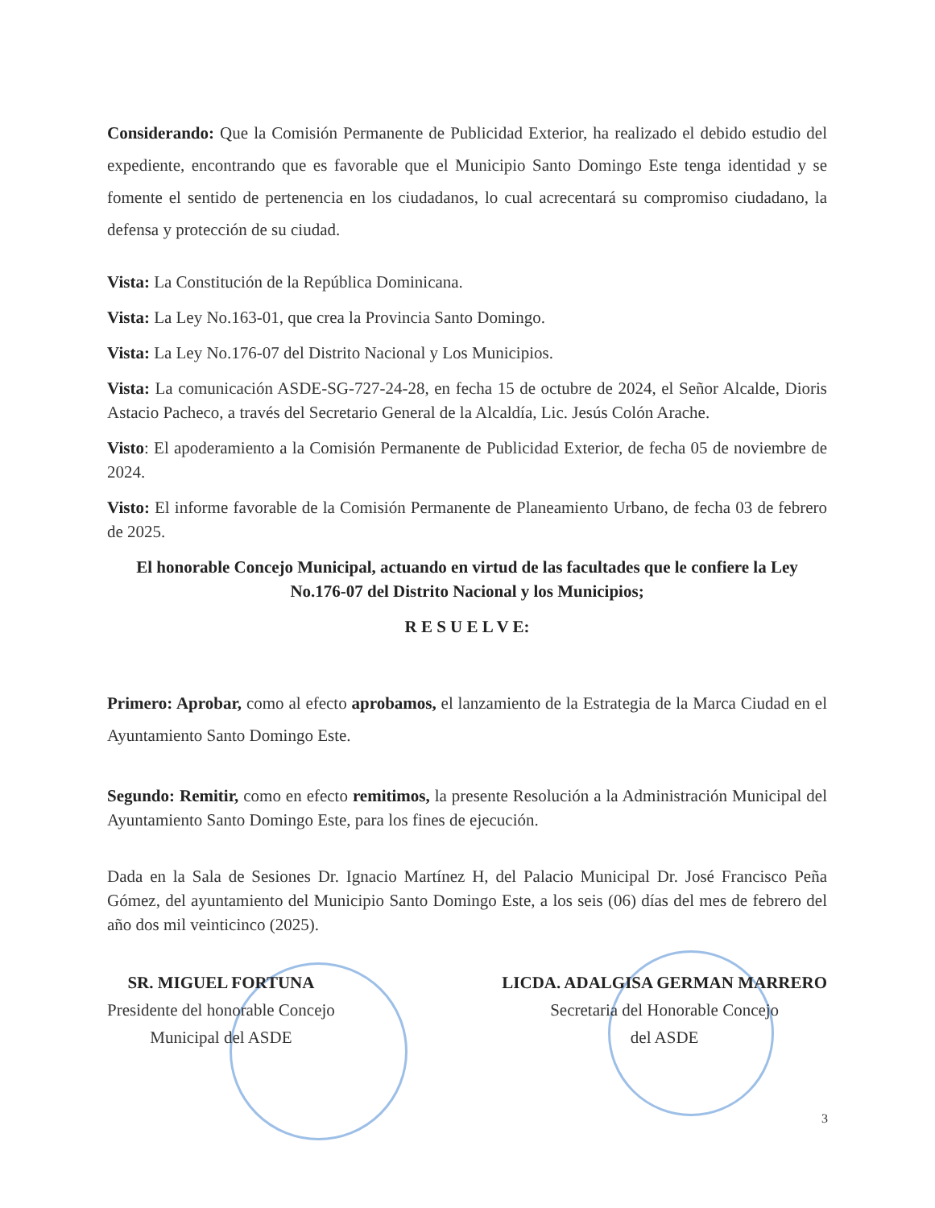Considerando: Que la Comisión Permanente de Publicidad Exterior, ha realizado el debido estudio del expediente, encontrando que es favorable que el Municipio Santo Domingo Este tenga identidad y se fomente el sentido de pertenencia en los ciudadanos, lo cual acrecentará su compromiso ciudadano, la defensa y protección de su ciudad.
Vista: La Constitución de la República Dominicana.
Vista: La Ley No.163-01, que crea la Provincia Santo Domingo.
Vista: La Ley No.176-07 del Distrito Nacional y Los Municipios.
Vista: La comunicación ASDE-SG-727-24-28, en fecha 15 de octubre de 2024, el Señor Alcalde, Dioris Astacio Pacheco, a través del Secretario General de la Alcaldía, Lic. Jesús Colón Arache.
Visto: El apoderamiento a la Comisión Permanente de Publicidad Exterior, de fecha 05 de noviembre de 2024.
Visto: El informe favorable de la Comisión Permanente de Planeamiento Urbano, de fecha 03 de febrero de 2025.
El honorable Concejo Municipal, actuando en virtud de las facultades que le confiere la Ley No.176-07 del Distrito Nacional y los Municipios;
R E S U E L V E:
Primero: Aprobar, como al efecto aprobamos, el lanzamiento de la Estrategia de la Marca Ciudad en el Ayuntamiento Santo Domingo Este.
Segundo: Remitir, como en efecto remitimos, la presente Resolución a la Administración Municipal del Ayuntamiento Santo Domingo Este, para los fines de ejecución.
Dada en la Sala de Sesiones Dr. Ignacio Martínez H, del Palacio Municipal Dr. José Francisco Peña Gómez, del ayuntamiento del Municipio Santo Domingo Este, a los seis (06) días del mes de febrero del año dos mil veinticinco (2025).
SR. MIGUEL FORTUNA
Presidente del honorable Concejo
Municipal del ASDE
LICDA. ADALGISA GERMAN MARRERO
Secretaria del Honorable Concejo
del ASDE
3